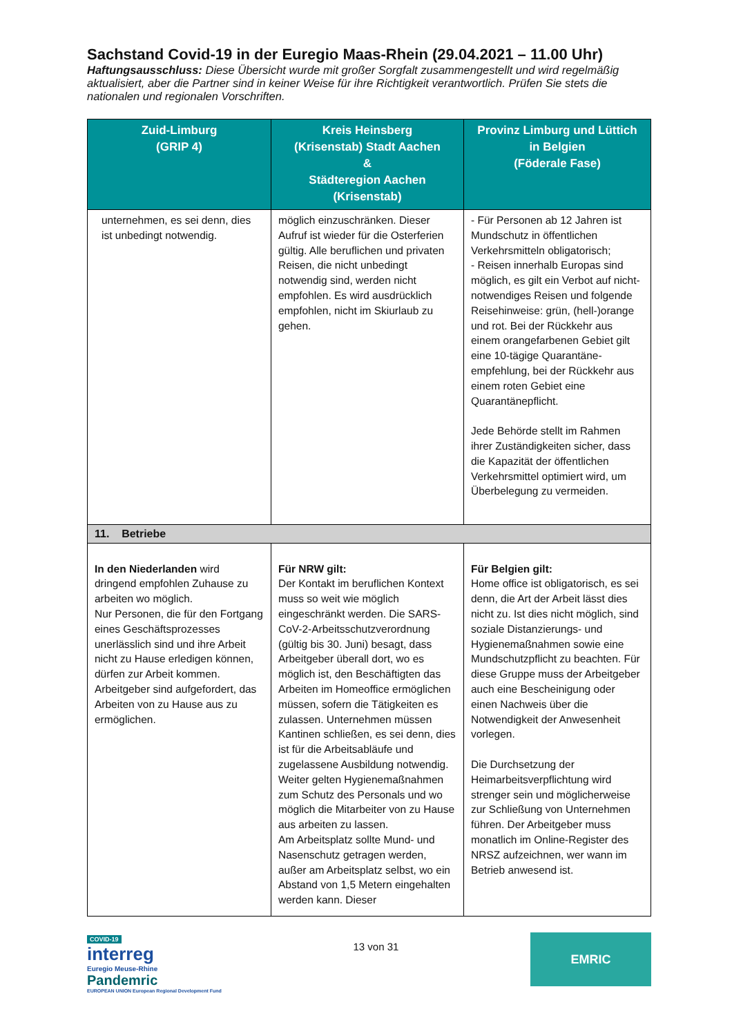Sachstand Covid-19 in der Euregio Maas-Rhein (29.04.2021 – 11.00 Uhr)
Haftungsausschluss: Diese Übersicht wurde mit großer Sorgfalt zusammengestellt und wird regelmäßig aktualisiert, aber die Partner sind in keiner Weise für ihre Richtigkeit verantwortlich. Prüfen Sie stets die nationalen und regionalen Vorschriften.
| Zuid-Limburg (GRIP 4) | Kreis Heinsberg (Krisenstab) Stadt Aachen & Städteregion Aachen (Krisenstab) | Provinz Limburg und Lüttich in Belgien (Föderale Fase) |
| --- | --- | --- |
| unternehmen, es sei denn, dies ist unbedingt notwendig. | möglich einzuschränken. Dieser Aufruf ist wieder für die Osterferien gültig. Alle beruflichen und privaten Reisen, die nicht unbedingt notwendig sind, werden nicht empfohlen. Es wird ausdrücklich empfohlen, nicht im Skiurlaub zu gehen. | - Für Personen ab 12 Jahren ist Mundschutz in öffentlichen Verkehrsmitteln obligatorisch; - Reisen innerhalb Europas sind möglich, es gilt ein Verbot auf nicht-notwendiges Reisen und folgende Reisehinweise: grün, (hell-)orange und rot. Bei der Rückkehr aus einem orangefarbenen Gebiet gilt eine 10-tägige Quarantäne-empfehlung, bei der Rückkehr aus einem roten Gebiet eine Quarantänepflicht. Jede Behörde stellt im Rahmen ihrer Zuständigkeiten sicher, dass die Kapazität der öffentlichen Verkehrsmittel optimiert wird, um Überbelegung zu vermeiden. |
| 11. Betriebe | | |
| In den Niederlanden wird dringend empfohlen Zuhause zu arbeiten wo möglich. Nur Personen, die für den Fortgang eines Geschäftsprozesses unerlässlich sind und ihre Arbeit nicht zu Hause erledigen können, dürfen zur Arbeit kommen. Arbeitgeber sind aufgefordert, das Arbeiten von zu Hause aus zu ermöglichen. | Für NRW gilt: Der Kontakt im beruflichen Kontext muss so weit wie möglich eingeschränkt werden. Die SARS-CoV-2-Arbeitsschutzverordnung (gültig bis 30. Juni) besagt, dass Arbeitgeber überall dort, wo es möglich ist, den Beschäftigten das Arbeiten im Homeoffice ermöglichen müssen, sofern die Tätigkeiten es zulassen. Unternehmen müssen Kantinen schließen, es sei denn, dies ist für die Arbeitsabläufe und zugelassene Ausbildung notwendig. Weiter gelten Hygienemaßnahmen zum Schutz des Personals und wo möglich die Mitarbeiter von zu Hause aus arbeiten zu lassen. Am Arbeitsplatz sollte Mund- und Nasenschutz getragen werden, außer am Arbeitsplatz selbst, wo ein Abstand von 1,5 Metern eingehalten werden kann. Dieser | Für Belgien gilt: Home office ist obligatorisch, es sei denn, die Art der Arbeit lässt dies nicht zu. Ist dies nicht möglich, sind soziale Distanzierungs- und Hygienemaßnahmen sowie eine Mundschutzpflicht zu beachten. Für diese Gruppe muss der Arbeitgeber auch eine Bescheinigung oder einen Nachweis über die Notwendigkeit der Anwesenheit vorlegen. Die Durchsetzung der Heimarbeitsverpflichtung wird strenger sein und möglicherweise zur Schließung von Unternehmen führen. Der Arbeitgeber muss monatlich im Online-Register des NRSZ aufzeichnen, wer wann im Betrieb anwesend ist. |
COVID-19
interreg
Euregio Meuse-Rhine
Pandemric
EUROPEAN UNION European Regional Development Fund
13 von 31
EMRIC